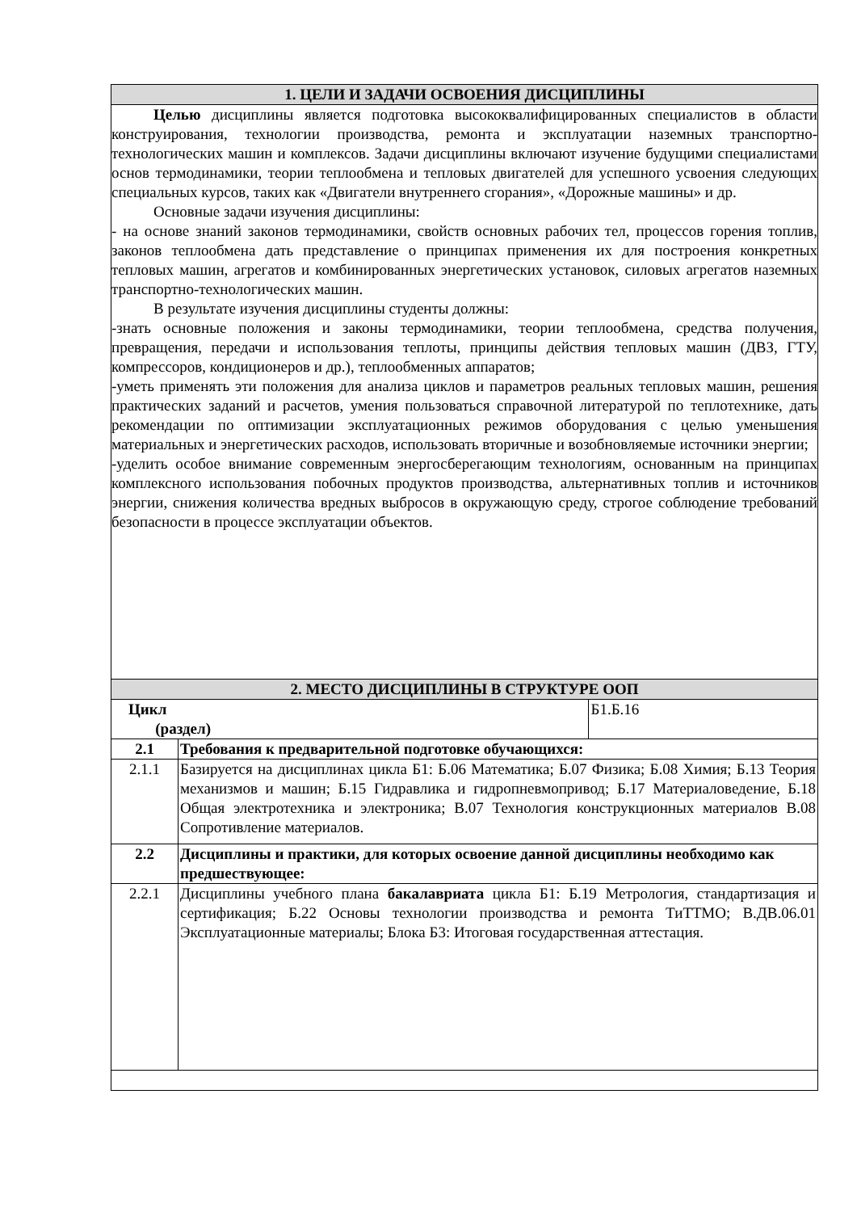| 1. ЦЕЛИ И ЗАДАЧИ ОСВОЕНИЯ ДИСЦИПЛИНЫ | | |
| --- | --- | --- |
| Целью дисциплины является подготовка высококвалифицированных специалистов в области конструирования, технологии производства, ремонта и эксплуатации наземных транспортно-технологических машин и комплексов. Задачи дисциплины включают изучение будущими специалистами основ термодинамики, теории теплообмена и тепловых двигателей для успешного усвоения следующих специальных курсов, таких как «Двигатели внутреннего сгорания», «Дорожные машины» и др. Основные задачи изучения дисциплины: - на основе знаний законов термодинамики, свойств основных рабочих тел, процессов горения топлив, законов теплообмена дать представление о принципах применения их для построения конкретных тепловых машин, агрегатов и комбинированных энергетических установок, силовых агрегатов наземных транспортно-технологических машин. В результате изучения дисциплины студенты должны: -знать основные положения и законы термодинамики, теории теплообмена, средства получения, превращения, передачи и использования теплоты, принципы действия тепловых машин (ДВЗ, ГТУ, компрессоров, кондиционеров и др.), теплообменных аппаратов; -уметь применять эти положения для анализа циклов и параметров реальных тепловых машин, решения практических заданий и расчетов, умения пользоваться справочной литературой по теплотехнике, дать рекомендации по оптимизации эксплуатационных режимов оборудования с целью уменьшения материальных и энергетических расходов, использовать вторичные и возобновляемые источники энергии; -уделить особое внимание современным энергосберегающим технологиям, основанным на принципах комплексного использования побочных продуктов производства, альтернативных топлив и источников энергии, снижения количества вредных выбросов в окружающую среду, строгое соблюдение требований безопасности в процессе эксплуатации объектов. | | |
| 2. МЕСТО ДИСЦИПЛИНЫ В СТРУКТУРЕ ООП | | |
| Цикл (раздел) | | Б1.Б.16 |
| 2.1 | Требования к предварительной подготовке обучающихся: | |
| 2.1.1 | Базируется на дисциплинах цикла Б1: Б.06 Математика; Б.07 Физика; Б.08 Химия; Б.13 Теория механизмов и машин; Б.15 Гидравлика и гидропневмопривод; Б.17 Материаловедение, Б.18 Общая электротехника и электроника; В.07 Технология конструкционных материалов В.08 Сопротивление материалов. | |
| 2.2 | Дисциплины и практики, для которых освоение данной дисциплины необходимо как предшествующее: | |
| 2.2.1 | Дисциплины учебного плана бакалавриата цикла Б1: Б.19 Метрология, стандартизация и сертификация; Б.22 Основы технологии производства и ремонта ТиТТМО; В.ДВ.06.01 Эксплуатационные материалы; Блока Б3: Итоговая государственная аттестация. | |